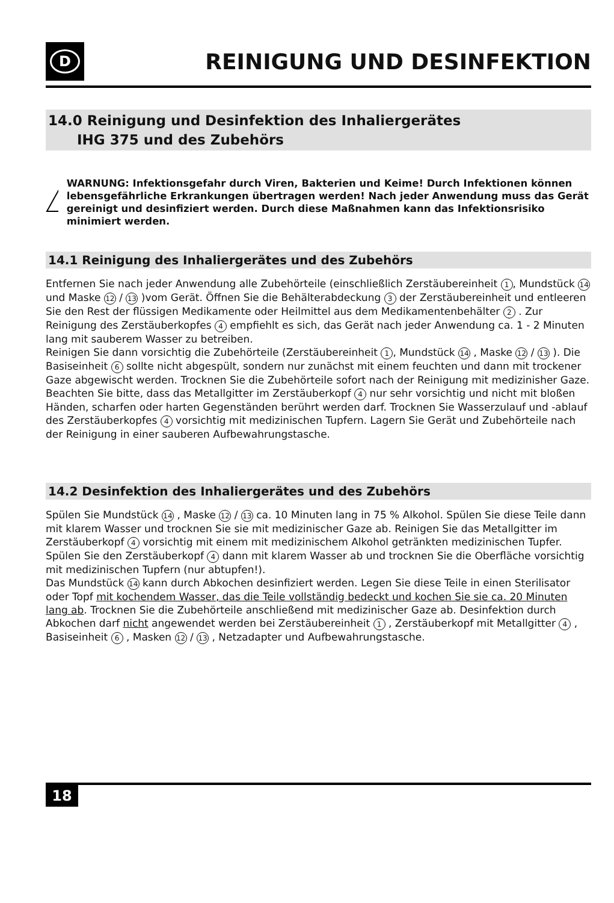D
REINIGUNG UND DESINFEKTION
14.0 Reinigung und Desinfektion des Inhaliergerätes
IHG 375 und des Zubehörs
WARNUNG: Infektionsgefahr durch Viren, Bakterien und Keime! Durch Infektionen können lebensgefährliche Erkrankungen übertragen werden! Nach jeder Anwendung muss das Gerät gereinigt und desinfiziert werden. Durch diese Maßnahmen kann das Infektionsrisiko minimiert werden.
14.1 Reinigung des Inhaliergerätes und des Zubehörs
Entfernen Sie nach jeder Anwendung alle Zubehörteile (einschließlich Zerstäubereinheit 1, Mundstück 14 und Maske 12 / 13 )vom Gerät. Öffnen Sie die Behälterabdeckung 3 der Zerstäubereinheit und entleeren Sie den Rest der flüssigen Medikamente oder Heilmittel aus dem Medikamentenbehälter 2 . Zur Reinigung des Zerstäuberkopfes 4 empfiehlt es sich, das Gerät nach jeder Anwendung ca. 1 - 2 Minuten lang mit sauberem Wasser zu betreiben.
Reinigen Sie dann vorsichtig die Zubehörteile (Zerstäubereinheit 1, Mundstück 14 , Maske 12 / 13 ). Die Basiseinheit 6 sollte nicht abgespült, sondern nur zunächst mit einem feuchten und dann mit trockener Gaze abgewischt werden. Trocknen Sie die Zubehörteile sofort nach der Reinigung mit medizinisher Gaze. Beachten Sie bitte, dass das Metallgitter im Zerstäuberkopf 4 nur sehr vorsichtig und nicht mit bloßen Händen, scharfen oder harten Gegenständen berührt werden darf. Trocknen Sie Wasserzulauf und -ablauf des Zerstäuberkopfes 4 vorsichtig mit medizinischen Tupfern. Lagern Sie Gerät und Zubehörteile nach der Reinigung in einer sauberen Aufbewahrungstasche.
14.2 Desinfektion des Inhaliergerätes und des Zubehörs
Spülen Sie Mundstück 14 , Maske 12 / 13 ca. 10 Minuten lang in 75 % Alkohol. Spülen Sie diese Teile dann mit klarem Wasser und trocknen Sie sie mit medizinischer Gaze ab. Reinigen Sie das Metallgitter im Zerstäuberkopf 4 vorsichtig mit einem mit medizinischem Alkohol getränkten medizinischen Tupfer. Spülen Sie den Zerstäuberkopf 4 dann mit klarem Wasser ab und trocknen Sie die Oberfläche vorsichtig mit medizinischen Tupfern (nur abtupfen!).
Das Mundstück 14 kann durch Abkochen desinfiziert werden. Legen Sie diese Teile in einen Sterilisator oder Topf mit kochendem Wasser, das die Teile vollständig bedeckt und kochen Sie sie ca. 20 Minuten lang ab. Trocknen Sie die Zubehörteile anschließend mit medizinischer Gaze ab. Desinfektion durch Abkochen darf nicht angewendet werden bei Zerstäubereinheit 1 , Zerstäuberkopf mit Metallgitter 4 , Basiseinheit 6 , Masken 12 / 13 , Netzadapter und Aufbewahrungstasche.
18